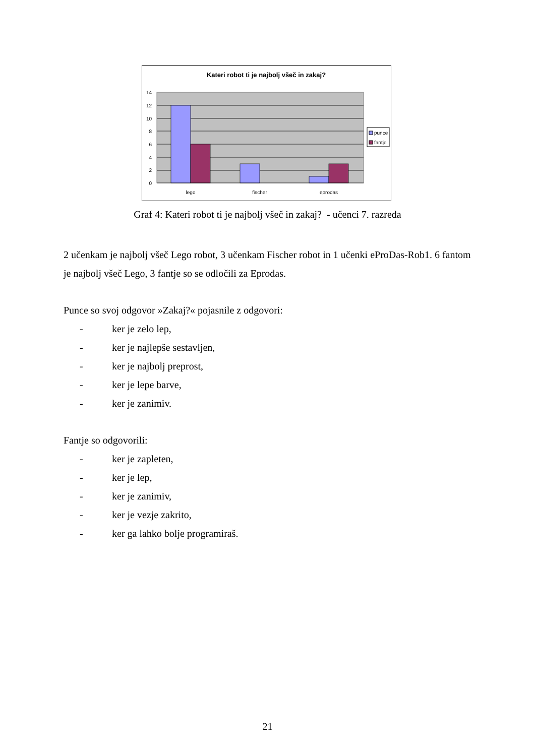Kateri robot ti je najbolj všeč in zakaj?
0
2
4
6
8
10
12
14
lego
fischer
eprodas
punce
fantje
Graf 4: Kateri robot ti je najbolj všeč in zakaj? - učenci 7. razreda
2 učenkam je najbolj všeč Lego robot, 3 učenkam Fischer robot in 1 učenki eProDas-Rob1. 6 fantom je najbolj všeč Lego, 3 fantje so se odločili za Eprodas.
Punce so svoj odgovor »Zakaj?« pojasnile z odgovori:
- ker je zelo lep,
- ker je najlepše sestavljen,
- ker je najbolj preprost,
- ker je lepe barve,
- ker je zanimiv.
Fantje so odgovorili:
- ker je zapleten,
- ker je lep,
- ker je zanimiv,
- ker je vezje zakrito,
- ker ga lahko bolje programiraš.
21